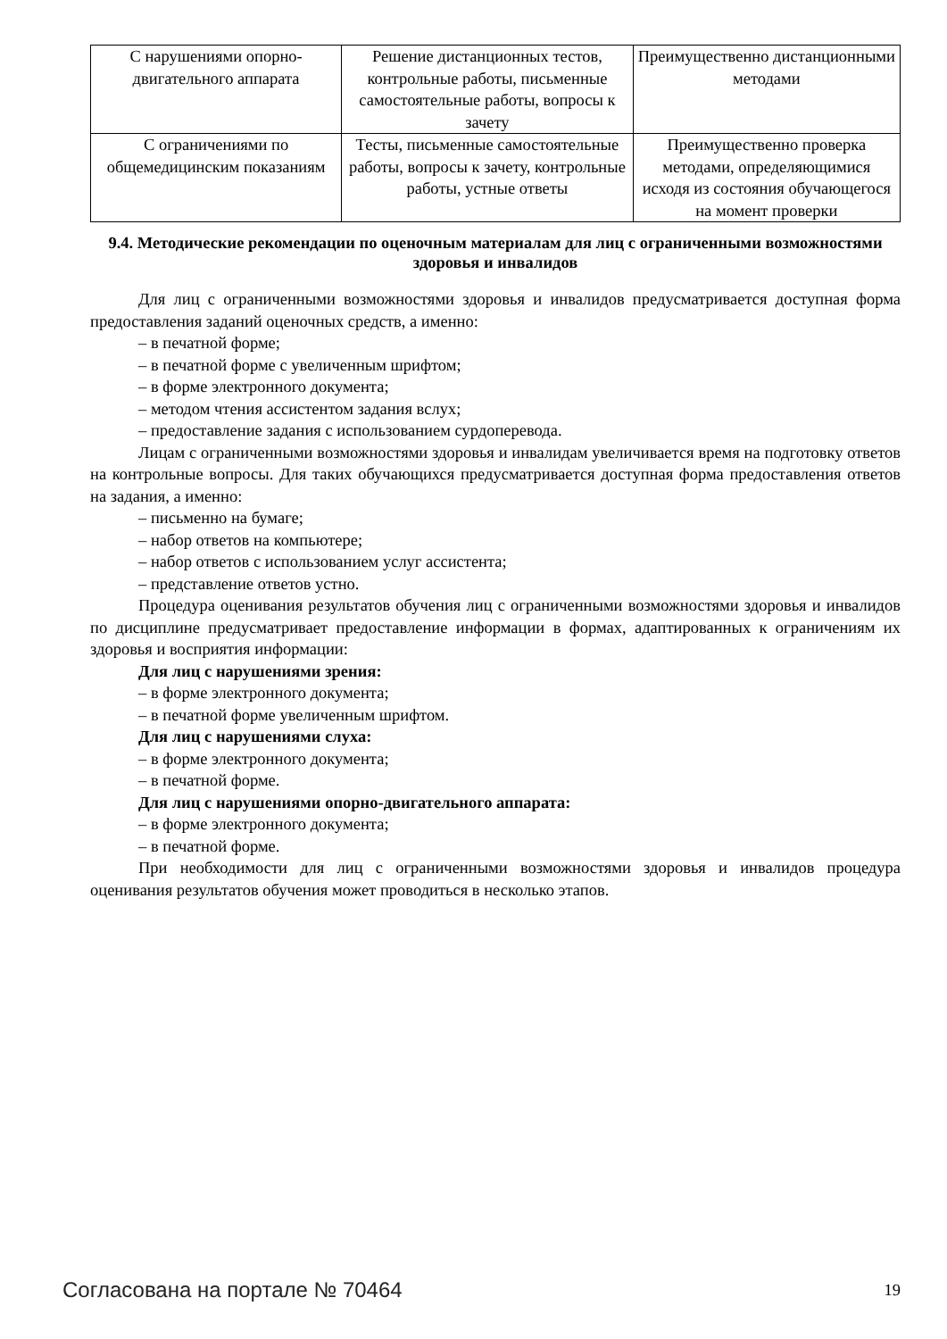| С нарушениями опорно-двигательного аппарата | Решение дистанционных тестов, контрольные работы, письменные самостоятельные работы, вопросы к зачету | Преимущественно дистанционными методами |
| С ограничениями по общемедицинским показаниям | Тесты, письменные самостоятельные работы, вопросы к зачету, контрольные работы, устные ответы | Преимущественно проверка методами, определяющимися исходя из состояния обучающегося на момент проверки |
9.4. Методические рекомендации по оценочным материалам для лиц с ограниченными возможностями здоровья и инвалидов
Для лиц с ограниченными возможностями здоровья и инвалидов предусматривается доступная форма предоставления заданий оценочных средств, а именно:
– в печатной форме;
– в печатной форме с увеличенным шрифтом;
– в форме электронного документа;
– методом чтения ассистентом задания вслух;
– предоставление задания с использованием сурдоперевода.
Лицам с ограниченными возможностями здоровья и инвалидам увеличивается время на подготовку ответов на контрольные вопросы. Для таких обучающихся предусматривается доступная форма предоставления ответов на задания, а именно:
– письменно на бумаге;
– набор ответов на компьютере;
– набор ответов с использованием услуг ассистента;
– представление ответов устно.
Процедура оценивания результатов обучения лиц с ограниченными возможностями здоровья и инвалидов по дисциплине предусматривает предоставление информации в формах, адаптированных к ограничениям их здоровья и восприятия информации:
Для лиц с нарушениями зрения:
– в форме электронного документа;
– в печатной форме увеличенным шрифтом.
Для лиц с нарушениями слуха:
– в форме электронного документа;
– в печатной форме.
Для лиц с нарушениями опорно-двигательного аппарата:
– в форме электронного документа;
– в печатной форме.
При необходимости для лиц с ограниченными возможностями здоровья и инвалидов процедура оценивания результатов обучения может проводиться в несколько этапов.
Согласована на портале № 70464 19